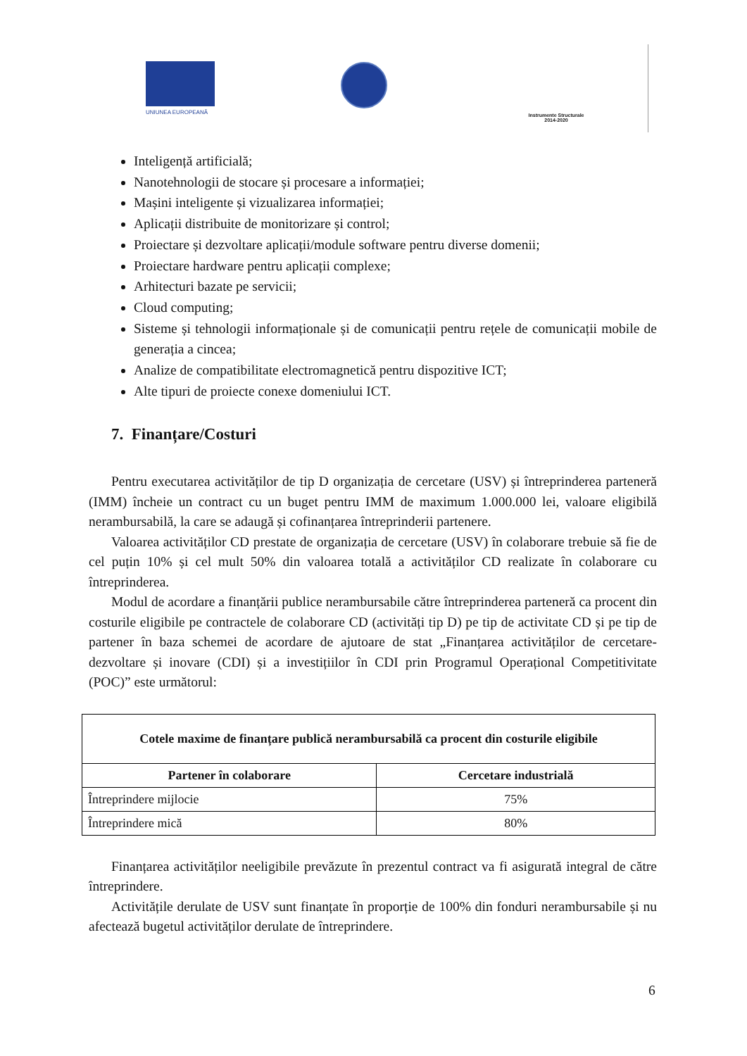UNIUNEA EUROPEANĂ
Instrumente Structurale
2014-2020
Inteligență artificială;
Nanotehnologii de stocare și procesare a informației;
Mașini inteligente și vizualizarea informației;
Aplicații distribuite de monitorizare și control;
Proiectare și dezvoltare aplicații/module software pentru diverse domenii;
Proiectare hardware pentru aplicații complexe;
Arhitecturi bazate pe servicii;
Cloud computing;
Sisteme și tehnologii informaționale și de comunicații pentru rețele de comunicații mobile de generația a cincea;
Analize de compatibilitate electromagnetică pentru dispozitive ICT;
Alte tipuri de proiecte conexe domeniului ICT.
7. Finanțare/Costuri
Pentru executarea activităților de tip D organizația de cercetare (USV) și întreprinderea parteneră (IMM) încheie un contract cu un buget pentru IMM de maximum 1.000.000 lei, valoare eligibilă nerambursabilă, la care se adaugă și cofinanțarea întreprinderii partenere.
Valoarea activităților CD prestate de organizația de cercetare (USV) în colaborare trebuie să fie de cel puțin 10% și cel mult 50% din valoarea totală a activităților CD realizate în colaborare cu întreprinderea.
Modul de acordare a finanțării publice nerambursabile către întreprinderea parteneră ca procent din costurile eligibile pe contractele de colaborare CD (activități tip D) pe tip de activitate CD și pe tip de partener în baza schemei de acordare de ajutoare de stat „Finanțarea activităților de cercetare-dezvoltare și inovare (CDI) și a investițiilor în CDI prin Programul Operațional Competitivitate (POC)” este următorul:
| Cotele maxime de finanțare publică nerambursabilă ca procent din costurile eligibile | |
| --- | --- |
| Partener în colaborare | Cercetare industrială |
| Întreprindere mijlocie | 75% |
| Întreprindere mică | 80% |
Finanțarea activităților neeligibile prevăzute în prezentul contract va fi asigurată integral de către întreprindere.
Activitățile derulate de USV sunt finanțate în proporție de 100% din fonduri nerambursabile și nu afectează bugetul activităților derulate de întreprindere.
6